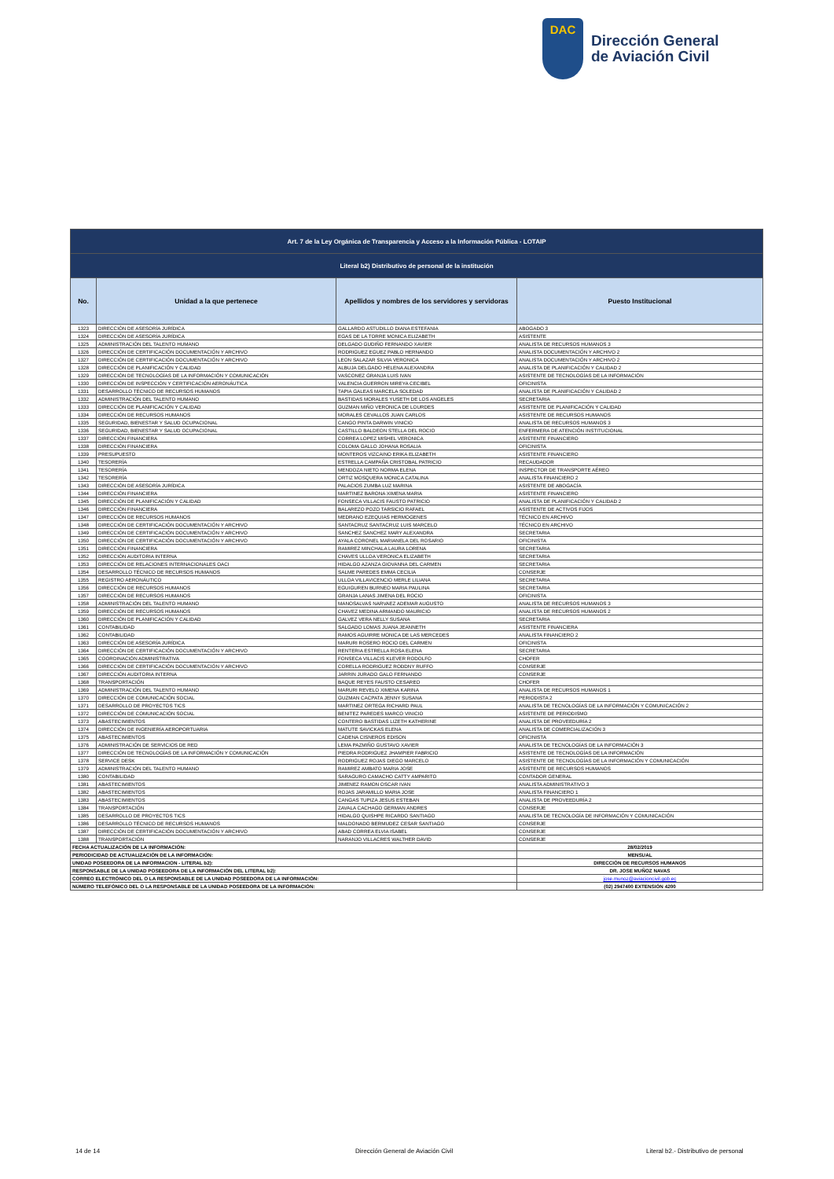DAC
Dirección General
de Aviación Civil
| Art. 7 de la Ley Orgánica de Transparencia y Acceso a la Información Pública - LOTAIP | | | |
| Literal b2) Distributivo de personal de la institución | | | |
| No. | Unidad a la que pertenece | Apellidos y nombres de los servidores y servidoras | Puesto Institucional |
| 1323 | DIRECCIÓN DE ASESORÍA JURÍDICA | GALLARDO ASTUDILLO DIANA ESTEFANIA | ABOGADO 3 |
| 1324 | DIRECCIÓN DE ASESORÍA JURÍDICA | EGAS DE LA TORRE MONICA ELIZABETH | ASISTENTE |
| 1325 | ADMINISTRACIÓN DEL TALENTO HUMANO | DELGADO GUDIÑO FERNANDO XAVIER | ANALISTA DE RECURSOS HUMANOS 3 |
| 1326 | DIRECCIÓN DE CERTIFICACIÓN DOCUMENTACIÓN Y ARCHIVO | RODRIGUEZ EGUEZ PABLO HERNANDO | ANALISTA DOCUMENTACIÓN Y ARCHIVO 2 |
| 1327 | DIRECCIÓN DE CERTIFICACIÓN DOCUMENTACIÓN Y ARCHIVO | LEON SALAZAR SILVIA VERONICA | ANALISTA DOCUMENTACIÓN Y ARCHIVO 2 |
| 1328 | DIRECCIÓN DE PLANIFICACIÓN Y CALIDAD | ALBUJA DELGADO HELENA ALEXANDRA | ANALISTA DE PLANIFICACIÓN Y CALIDAD 2 |
| 1329 | DIRECCIÓN DE TECNOLOGÍAS DE LA INFORMACIÓN Y COMUNICACIÓN | VASCONEZ GRANJA LUIS IVAN | ASISTENTE DE TECNOLOGÍAS DE LA INFORMACIÓN |
| 1330 | DIRECCIÓN DE INSPECCIÓN Y CERTIFICACIÓN AERONÁUTICA | VALENCIA GUERRON MIREYA CECIBEL | OFICINISTA |
| 1331 | DESARROLLO TÉCNICO DE RECURSOS HUMANOS | TAPIA GALEAS MARCELA SOLEDAD | ANALISTA DE PLANIFICACIÓN Y CALIDAD 2 |
| 1332 | ADMINISTRACIÓN DEL TALENTO HUMANO | BASTIDAS MORALES YUSETH DE LOS ANGELES | SECRETARIA |
| 1333 | DIRECCIÓN DE PLANIFICACIÓN Y CALIDAD | GUZMAN MIÑO VERONICA DE LOURDES | ASISTENTE DE PLANIFICACIÓN Y CALIDAD |
| 1334 | DIRECCIÓN DE RECURSOS HUMANOS | MORALES CEVALLOS JUAN CARLOS | ASISTENTE DE RECURSOS HUMANOS |
| 1335 | SEGURIDAD, BIENESTAR Y SALUD OCUPACIONAL | CANGO PINTA DARWIN VINICIO | ANALISTA DE RECURSOS HUMANOS 3 |
| 1336 | SEGURIDAD, BIENESTAR Y SALUD OCUPACIONAL | CASTILLO BALDEON STELLA DEL ROCIO | ENFERMERA DE ATENCIÓN INSTITUCIONAL |
| 1337 | DIRECCIÓN FINANCIERA | CORREA LOPEZ MISHEL VERONICA | ASISTENTE FINANCIERO |
| 1338 | DIRECCIÓN FINANCIERA | COLOMA GALLO JOHANA ROSALIA | OFICINISTA |
| 1339 | PRESUPUESTO | MONTEROS VIZCAINO ERIKA ELIZABETH | ASISTENTE FINANCIERO |
| 1340 | TESORERÍA | ESTRELLA CAMPAÑA CRISTOBAL PATRICIO | RECAUDADOR |
| 1341 | TESORERÍA | MENDOZA NIETO NORMA ELENA | INSPECTOR DE TRANSPORTE AÉREO |
| 1342 | TESORERÍA | ORTIZ MOSQUERA MONICA CATALINA | ANALISTA FINANCIERO 2 |
| 1343 | DIRECCIÓN DE ASESORÍA JURÍDICA | PALACIOS ZUMBA LUZ MARINA | ASISTENTE DE ABOGACÍA |
| 1344 | DIRECCIÓN FINANCIERA | MARTINEZ BARONA XIMENA MARIA | ASISTENTE FINANCIERO |
| 1345 | DIRECCIÓN DE PLANIFICACIÓN Y CALIDAD | FONSECA VILLACIS FAUSTO PATRICIO | ANALISTA DE PLANIFICACIÓN Y CALIDAD 2 |
| 1346 | DIRECCIÓN FINANCIERA | BALAREZO POZO TARSICIO RAFAEL | ASISTENTE DE ACTIVOS FIJOS |
| 1347 | DIRECCIÓN DE RECURSOS HUMANOS | MEDRANO EZEQUIAS HERMOGENES | TÉCNICO EN ARCHIVO |
| 1348 | DIRECCIÓN DE CERTIFICACIÓN DOCUMENTACIÓN Y ARCHIVO | SANTACRUZ SANTACRUZ LUIS MARCELO | TÉCNICO EN ARCHIVO |
| 1349 | DIRECCIÓN DE CERTIFICACIÓN DOCUMENTACIÓN Y ARCHIVO | SANCHEZ SANCHEZ MARY ALEXANDRA | SECRETARIA |
| 1350 | DIRECCIÓN DE CERTIFICACIÓN DOCUMENTACIÓN Y ARCHIVO | AYALA CORONEL MARIANELA DEL ROSARIO | OFICINISTA |
| 1351 | DIRECCIÓN FINANCIERA | RAMIREZ MINCHALA LAURA LORENA | SECRETARIA |
| 1352 | DIRECCIÓN AUDITORIA INTERNA | CHAVES ULLOA VERONICA ELIZABETH | SECRETARIA |
| 1353 | DIRECCIÓN DE RELACIONES INTERNACIONALES OACI | HIDALGO AZANZA GIOVANNA DEL CARMEN | SECRETARIA |
| 1354 | DESARROLLO TÉCNICO DE RECURSOS HUMANOS | SALME PAREDES EMMA CECILIA | CONSERJE |
| 1355 | REGISTRO AERONÁUTICO | ULLOA VILLAVICENCIO MERLE LILIANA | SECRETARIA |
| 1356 | DIRECCIÓN DE RECURSOS HUMANOS | EGUIGUREN BURNEO MARIA PAULINA | SECRETARIA |
| 1357 | DIRECCIÓN DE RECURSOS HUMANOS | GRANJA LANAS JIMENA DEL ROCIO | OFICINISTA |
| 1358 | ADMINISTRACIÓN DEL TALENTO HUMANO | MANOSALVAS NARVAEZ ADEMAR AUGUSTO | ANALISTA DE RECURSOS HUMANOS 3 |
| 1359 | DIRECCIÓN DE RECURSOS HUMANOS | CHAVEZ MEDINA ARMANDO MAURICIO | ANALISTA DE RECURSOS HUMANOS 2 |
| 1360 | DIRECCIÓN DE PLANIFICACIÓN Y CALIDAD | GALVEZ VERA NELLY SUSANA | SECRETARIA |
| 1361 | CONTABILIDAD | SALGADO LOMAS JUANA JEANNETH | ASISTENTE FINANCIERA |
| 1362 | CONTABILIDAD | RAMOS AGUIRRE MONICA DE LAS MERCEDES | ANALISTA FINANCIERO 2 |
| 1363 | DIRECCIÓN DE ASESORÍA JURÍDICA | MARURI ROSERO ROCIO DEL CARMEN | OFICINISTA |
| 1364 | DIRECCIÓN DE CERTIFICACIÓN DOCUMENTACIÓN Y ARCHIVO | RENTERIA ESTRELLA ROSA ELENA | SECRETARIA |
| 1365 | COORDINACIÓN ADMINISTRATIVA | FONSECA VILLACIS KLEVER RODOLFO | CHOFER |
| 1366 | DIRECCIÓN DE CERTIFICACIÓN DOCUMENTACIÓN Y ARCHIVO | CORELLA RODRIGUEZ RODDNY RUFFO | CONSERJE |
| 1367 | DIRECCIÓN AUDITORIA INTERNA | JARRIN JURADO GALO FERNANDO | CONSERJE |
| 1368 | TRANSPORTACIÓN | BAQUE REYES FAUSTO CESAREO | CHOFER |
| 1369 | ADMINISTRACIÓN DEL TALENTO HUMANO | MARURI REVELO XIMENA KARINA | ANALISTA DE RECURSOS HUMANOS 1 |
| 1370 | DIRECCIÓN DE COMUNICACIÓN SOCIAL | GUZMAN CACPATA JENNY SUSANA | PERIODISTA 2 |
| 1371 | DESARROLLO DE PROYECTOS TICS | MARTINEZ ORTEGA RICHARD PAUL | ANALISTA DE TECNOLOGÍAS DE LA INFORMACIÓN Y COMUNICACIÓN 2 |
| 1372 | DIRECCIÓN DE COMUNICACIÓN SOCIAL | BENITEZ PAREDES MARCO VINICIO | ASISTENTE DE PERIODISMO |
| 1373 | ABASTECIMIENTOS | CONTERO BASTIDAS LIZETH KATHERINE | ANALISTA DE PROVEEDURÍA 2 |
| 1374 | DIRECCIÓN DE INGENIERÍA AEROPORTUARIA | MATUTE SAVICKAS ELENA | ANALISTA DE COMERCIALIZACIÓN 3 |
| 1375 | ABASTECIMIENTOS | CADENA CISNEROS EDISON | OFICINISTA |
| 1376 | ADMINISTRACIÓN DE SERVICIOS DE RED | LEMA PAZMIÑO GUSTAVO XAVIER | ANALISTA DE TECNOLOGÍAS DE LA INFORMACIÓN 3 |
| 1377 | DIRECCIÓN DE TECNOLOGÍAS DE LA INFORMACIÓN Y COMUNICACIÓN | PIEDRA RODRIGUEZ JHAMPIER FABRICIO | ASISTENTE DE TECNOLOGÍAS DE LA INFORMACIÓN |
| 1378 | SERVICE DESK | RODRIGUEZ ROJAS DIEGO MARCELO | ASISTENTE DE TECNOLOGÍAS DE LA INFORMACIÓN Y COMUNICACIÓN |
| 1379 | ADMINISTRACIÓN DEL TALENTO HUMANO | RAMIREZ AMBATO MARIA JOSE | ASISTENTE DE RECURSOS HUMANOS |
| 1380 | CONTABILIDAD | SARAGURO CAMACHO CATTY AMPARITO | CONTADOR GENERAL |
| 1381 | ABASTECIMIENTOS | JIMENEZ RAMON OSCAR IVAN | ANALISTA ADMINISTRATIVO 3 |
| 1382 | ABASTECIMIENTOS | ROJAS JARAMILLO MARIA JOSE | ANALISTA FINANCIERO 1 |
| 1383 | ABASTECIMIENTOS | CANGAS TUPIZA JESUS ESTEBAN | ANALISTA DE PROVEEDURÍA 2 |
| 1384 | TRANSPORTACIÓN | ZAVALA CACHAGO GERMAN ANDRES | CONSERJE |
| 1385 | DESARROLLO DE PROYECTOS TICS | HIDALGO QUISHPE RICARDO SANTIAGO | ANALISTA DE TECNOLOGÍA DE INFORMACIÓN Y COMUNICACIÓN |
| 1386 | DESARROLLO TÉCNICO DE RECURSOS HUMANOS | MALDONADO BERMUDEZ CESAR SANTIAGO | CONSERJE |
| 1387 | DIRECCIÓN DE CERTIFICACIÓN DOCUMENTACIÓN Y ARCHIVO | ABAD CORREA ELVIA ISABEL | CONSERJE |
| 1388 | TRANSPORTACIÓN | NARANJO VILLACRES WALTHER DAVID | CONSERJE |
| FECHA ACTUALIZACIÓN DE LA INFORMACIÓN: | | | 28/02/2019 |
| PERIODICIDAD DE ACTUALIZACIÓN DE LA INFORMACIÓN: | | | MENSUAL |
| UNIDAD POSEEDORA DE LA INFORMACION - LITERAL b2): | | | DIRECCIÓN DE RECURSOS HUMANOS |
| RESPONSABLE DE LA UNIDAD POSEEDORA DE LA INFORMACIÓN DEL LITERAL b2): | | | DR. JOSE MUÑOZ NAVAS |
| CORREO ELECTRÓNICO DEL O LA RESPONSABLE DE LA UNIDAD POSEEDORA DE LA INFORMACIÓN: | | | jose.munoz@aviacioncivil.gob.ec |
| NÚMERO TELEFÓNICO DEL O LA RESPONSABLE DE LA UNIDAD POSEEDORA DE LA INFORMACIÓN: | | | (02) 2947400 EXTENSIÓN 4200 |
14 de 14 Dirección General de Aviación Civil Literal b2.- Distributivo de personal